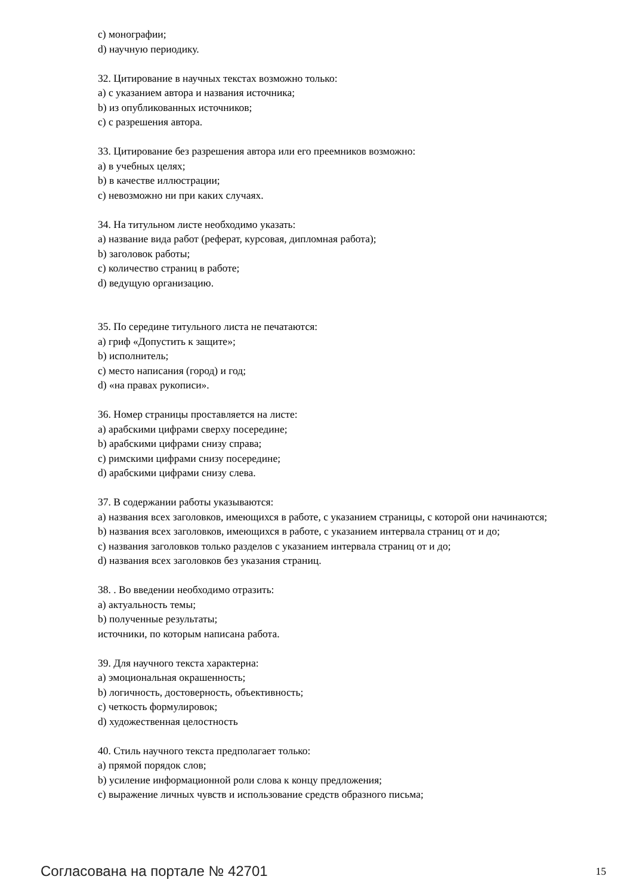c) монографии;
d) научную периодику.
32. Цитирование в научных текстах возможно только:
a) с указанием автора и названия источника;
b) из опубликованных источников;
c) с разрешения автора.
33. Цитирование без разрешения автора или его преемников возможно:
a) в учебных целях;
b) в качестве иллюстрации;
c) невозможно ни при каких случаях.
34. На титульном листе необходимо указать:
a) название вида работ (реферат, курсовая, дипломная работа);
b) заголовок работы;
c) количество страниц в работе;
d) ведущую организацию.
35. По середине титульного листа не печатаются:
a) гриф «Допустить к защите»;
b) исполнитель;
c) место написания (город) и год;
d) «на правах рукописи».
36. Номер страницы проставляется на листе:
a) арабскими цифрами сверху посередине;
b) арабскими цифрами снизу справа;
c) римскими цифрами снизу посередине;
d) арабскими цифрами снизу слева.
37. В содержании работы указываются:
a) названия всех заголовков, имеющихся в работе, с указанием страницы, с которой они начинаются;
b) названия всех заголовков, имеющихся в работе, с указанием интервала страниц от и до;
c) названия заголовков только разделов с указанием интервала страниц от и до;
d) названия всех заголовков без указания страниц.
38. . Во введении необходимо отразить:
a) актуальность темы;
b) полученные результаты;
источники, по которым написана работа.
39. Для научного текста характерна:
a) эмоциональная окрашенность;
b) логичность, достоверность, объективность;
c) четкость формулировок;
d) художественная целостность
40. Стиль научного текста предполагает только:
a) прямой порядок слов;
b) усиление информационной роли слова к концу предложения;
c) выражение личных чувств и использование средств образного письма;
Согласована на портале № 42701 15